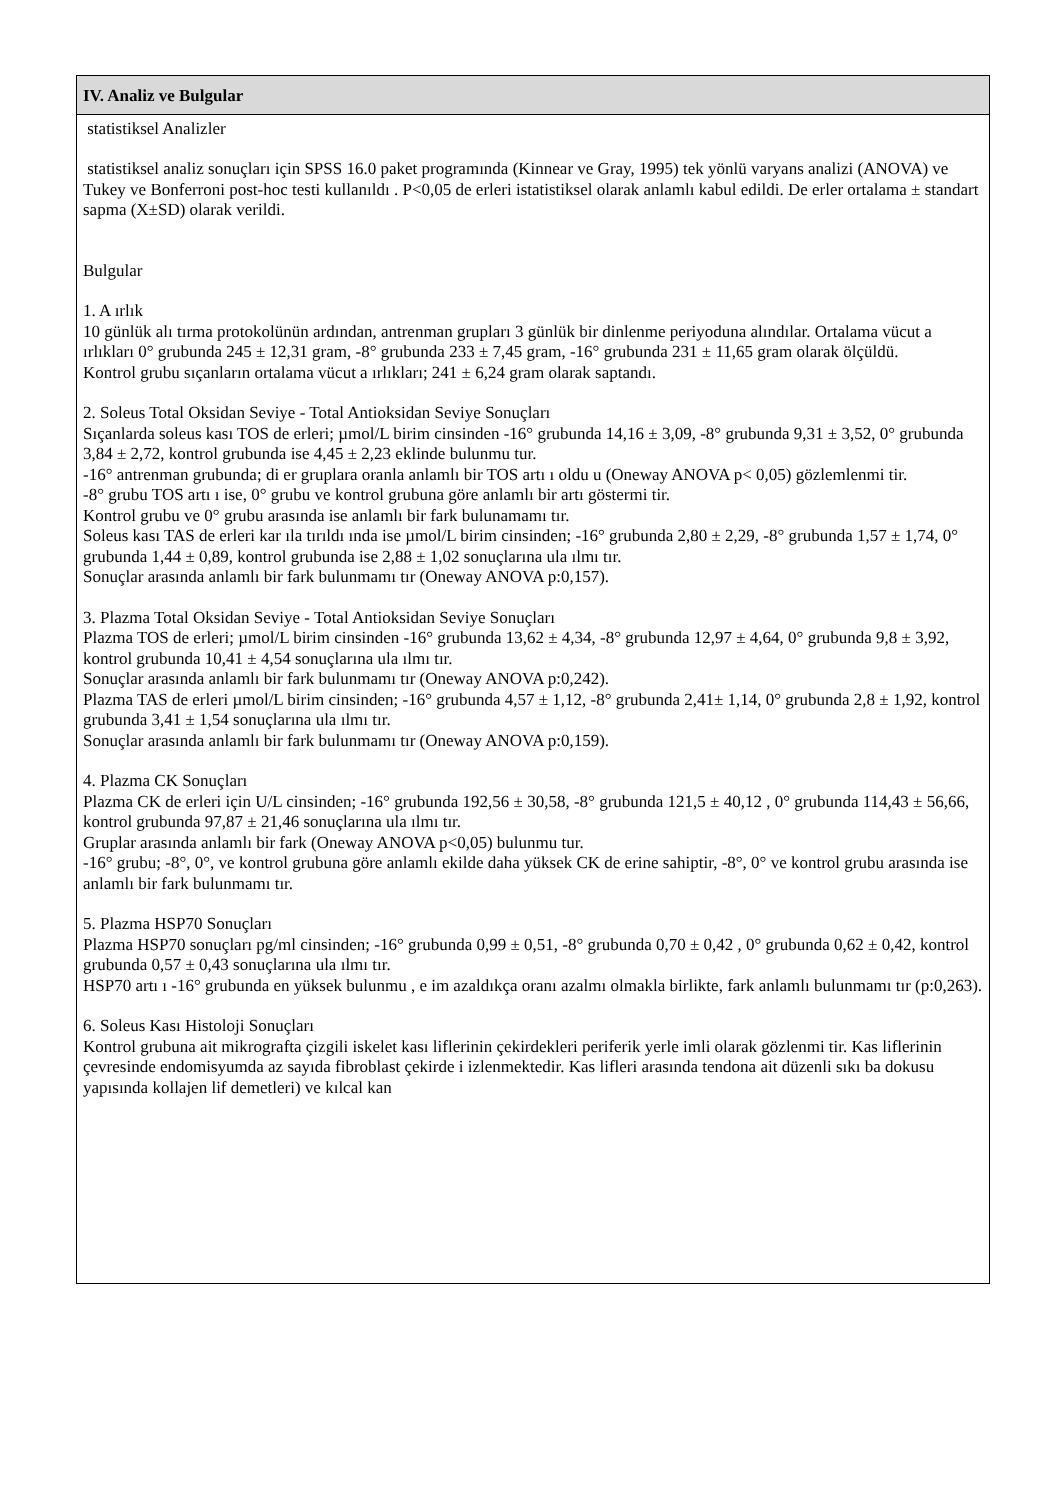IV. Analiz ve Bulgular
statistiksel Analizler
statistiksel analiz sonuçları için SPSS 16.0 paket programında (Kinnear ve Gray, 1995) tek yönlü varyans analizi (ANOVA) ve Tukey ve Bonferroni post-hoc testi kullanıldı . P<0,05 de erleri istatistiksel olarak anlamlı kabul edildi. De erler ortalama ± standart sapma (X±SD) olarak verildi.
Bulgular
1. A ırlık
10 günlük alı tırma protokolünün ardından, antrenman grupları 3 günlük bir dinlenme periyoduna alındılar. Ortalama vücut a ırlıkları 0° grubunda 245 ± 12,31 gram, -8° grubunda 233 ± 7,45 gram, -16° grubunda 231 ± 11,65 gram olarak ölçüldü.
Kontrol grubu sıçanların ortalama vücut a ırlıkları; 241 ± 6,24 gram olarak saptandı.
2. Soleus Total Oksidan Seviye - Total Antioksidan Seviye Sonuçları
Sıçanlarda soleus kası TOS de erleri; µmol/L birim cinsinden -16° grubunda 14,16 ± 3,09, -8° grubunda 9,31 ± 3,52, 0° grubunda 3,84 ± 2,72, kontrol grubunda ise 4,45 ± 2,23 eklinde bulunmu tur.
-16° antrenman grubunda; di er gruplara oranla anlamlı bir TOS artı ı oldu u (Oneway ANOVA p< 0,05) gözlemlenmi tir.
-8° grubu TOS artı ı ise, 0° grubu ve kontrol grubuna göre anlamlı bir artı göstermi tir.
Kontrol grubu ve 0° grubu arasında ise anlamlı bir fark bulunamamı tır.
Soleus kası TAS de erleri kar ıla tırıldı ında ise µmol/L birim cinsinden; -16° grubunda 2,80 ± 2,29, -8° grubunda 1,57 ± 1,74, 0° grubunda 1,44 ± 0,89, kontrol grubunda ise 2,88 ± 1,02 sonuçlarına ula ılmı tır.
Sonuçlar arasında anlamlı bir fark bulunmamı tır (Oneway ANOVA p:0,157).
3. Plazma Total Oksidan Seviye - Total Antioksidan Seviye Sonuçları
Plazma TOS de erleri; µmol/L birim cinsinden -16° grubunda 13,62 ± 4,34, -8° grubunda 12,97 ± 4,64, 0° grubunda 9,8 ± 3,92, kontrol grubunda 10,41 ± 4,54 sonuçlarına ula ılmı tır.
Sonuçlar arasında anlamlı bir fark bulunmamı tır (Oneway ANOVA p:0,242).
Plazma TAS de erleri µmol/L birim cinsinden; -16° grubunda 4,57 ± 1,12, -8° grubunda 2,41± 1,14, 0° grubunda 2,8 ± 1,92, kontrol grubunda 3,41 ± 1,54 sonuçlarına ula ılmı tır.
Sonuçlar arasında anlamlı bir fark bulunmamı tır (Oneway ANOVA p:0,159).
4. Plazma CK Sonuçları
Plazma CK de erleri için U/L cinsinden; -16° grubunda 192,56 ± 30,58, -8° grubunda 121,5 ± 40,12 , 0° grubunda 114,43 ± 56,66, kontrol grubunda 97,87 ± 21,46 sonuçlarına ula ılmı tır.
Gruplar arasında anlamlı bir fark (Oneway ANOVA p<0,05) bulunmu tur.
-16° grubu; -8°, 0°, ve kontrol grubuna göre anlamlı ekilde daha yüksek CK de erine sahiptir, -8°, 0° ve kontrol grubu arasında ise anlamlı bir fark bulunmamı tır.
5. Plazma HSP70 Sonuçları
Plazma HSP70 sonuçları pg/ml cinsinden; -16° grubunda 0,99 ± 0,51, -8° grubunda 0,70 ± 0,42 , 0° grubunda 0,62 ± 0,42, kontrol grubunda 0,57 ± 0,43 sonuçlarına ula ılmı tır.
HSP70 artı ı -16° grubunda en yüksek bulunmu , e im azaldıkça oranı azalmı olmakla birlikte, fark anlamlı bulunmamı tır (p:0,263).
6. Soleus Kası Histoloji Sonuçları
Kontrol grubuna ait mikrografta çizgili iskelet kası liflerinin çekirdekleri periferik yerle imli olarak gözlenmi tir. Kas liflerinin çevresinde endomisyumda az sayıda fibroblast çekirde i izlenmektedir. Kas lifleri arasında tendona ait düzenli sıkı ba dokusu yapısında kollajen lif demetleri) ve kılcal kan